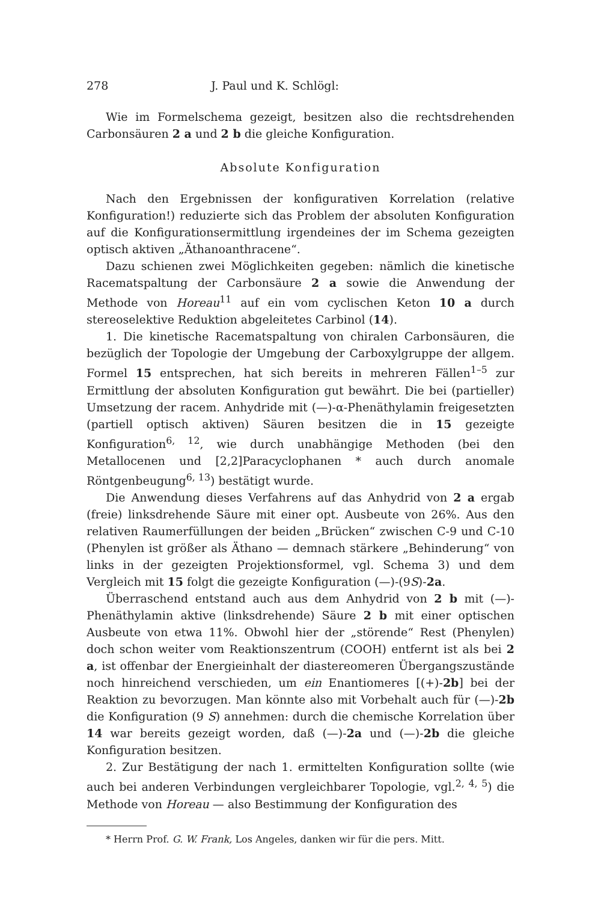278 J. Paul und K. Schlögl:
Wie im Formelschema gezeigt, besitzen also die rechtsdrehenden Carbonsäuren 2 a und 2 b die gleiche Konfiguration.
Absolute Konfiguration
Nach den Ergebnissen der konfigurativen Korrelation (relative Konfiguration!) reduzierte sich das Problem der absoluten Konfiguration auf die Konfigurationsermittlung irgendeines der im Schema gezeigten optisch aktiven „Äthanoanthracene“.
Dazu schienen zwei Möglichkeiten gegeben: nämlich die kinetische Racematspaltung der Carbonsäure 2 a sowie die Anwendung der Methode von Horeau<sup>11</sup> auf ein vom cyclischen Keton 10 a durch stereoselektive Reduktion abgeleitetes Carbinol (14).
1. Die kinetische Racematspaltung von chiralen Carbonsäuren, die bezüglich der Topologie der Umgebung der Carboxylgruppe der allgem. Formel 15 entsprechen, hat sich bereits in mehreren Fällen<sup>1–5</sup> zur Ermittlung der absoluten Konfiguration gut bewährt. Die bei (partieller) Umsetzung der racem. Anhydride mit (—)-α-Phenäthylamin freigesetzten (partiell optisch aktiven) Säuren besitzen die in 15 gezeigte Konfiguration<sup>6, 12</sup>, wie durch unabhängige Methoden (bei den Metallocenen und [2,2]Paracyclophanen * auch durch anomale Röntgenbeugung<sup>6, 13</sup>) bestätigt wurde.
Die Anwendung dieses Verfahrens auf das Anhydrid von 2 a ergab (freie) linksdrehende Säure mit einer opt. Ausbeute von 26%. Aus den relativen Raumerfüllungen der beiden „Brücken“ zwischen C-9 und C-10 (Phenylen ist größer als Äthano — demnach stärkere „Behinderung“ von links in der gezeigten Projektionsformel, vgl. Schema 3) und dem Vergleich mit 15 folgt die gezeigte Konfiguration (—)-(9S)-2a.
Überraschend entstand auch aus dem Anhydrid von 2 b mit (—)-Phenäthylamin aktive (linksdrehende) Säure 2 b mit einer optischen Ausbeute von etwa 11%. Obwohl hier der „störende“ Rest (Phenylen) doch schon weiter vom Reaktionszentrum (COOH) entfernt ist als bei 2 a, ist offenbar der Energieinhalt der diastereomeren Übergangszustände noch hinreichend verschieden, um ein Enantiomeres [(+)-2b] bei der Reaktion zu bevorzugen. Man könnte also mit Vorbehalt auch für (—)-2b die Konfiguration (9 S) annehmen: durch die chemische Korrelation über 14 war bereits gezeigt worden, daß (—)-2a und (—)-2b die gleiche Konfiguration besitzen.
2. Zur Bestätigung der nach 1. ermittelten Konfiguration sollte (wie auch bei anderen Verbindungen vergleichbarer Topologie, vgl.<sup>2, 4, 5</sup>) die Methode von Horeau — also Bestimmung der Konfiguration des
* Herrn Prof. G. W. Frank, Los Angeles, danken wir für die pers. Mitt.